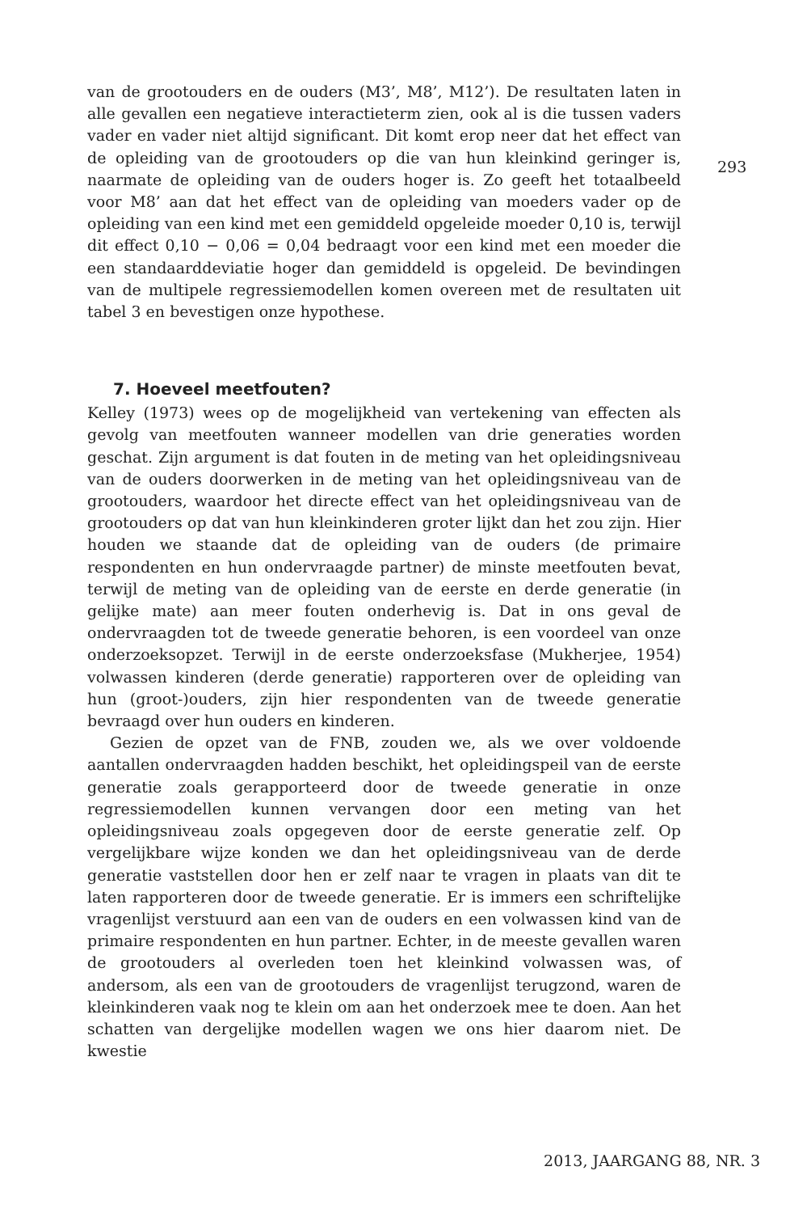van de grootouders en de ouders (M3’, M8’, M12’). De resultaten laten in alle gevallen een negatieve interactieterm zien, ook al is die tussen vaders vader en vader niet altijd significant. Dit komt erop neer dat het effect van de opleiding van de grootouders op die van hun kleinkind geringer is, naarmate de opleiding van de ouders hoger is. Zo geeft het totaalbeeld voor M8’ aan dat het effect van de opleiding van moeders vader op de opleiding van een kind met een gemiddeld opgeleide moeder 0,10 is, terwijl dit effect 0,10 − 0,06 = 0,04 bedraagt voor een kind met een moeder die een standaarddeviatie hoger dan gemiddeld is opgeleid. De bevindingen van de multipele regressiemodellen komen overeen met de resultaten uit tabel 3 en bevestigen onze hypothese.
7. Hoeveel meetfouten?
Kelley (1973) wees op de mogelijkheid van vertekening van effecten als gevolg van meetfouten wanneer modellen van drie generaties worden geschat. Zijn argument is dat fouten in de meting van het opleidingsniveau van de ouders doorwerken in de meting van het opleidingsniveau van de grootouders, waardoor het directe effect van het opleidingsniveau van de grootouders op dat van hun kleinkinderen groter lijkt dan het zou zijn. Hier houden we staande dat de opleiding van de ouders (de primaire respondenten en hun ondervraagde partner) de minste meetfouten bevat, terwijl de meting van de opleiding van de eerste en derde generatie (in gelijke mate) aan meer fouten onderhevig is. Dat in ons geval de ondervraagden tot de tweede generatie behoren, is een voordeel van onze onderzoeksopzet. Terwijl in de eerste onderzoeksfase (Mukherjee, 1954) volwassen kinderen (derde generatie) rapporteren over de opleiding van hun (groot-)ouders, zijn hier respondenten van de tweede generatie bevraagd over hun ouders en kinderen.
Gezien de opzet van de FNB, zouden we, als we over voldoende aantallen ondervraagden hadden beschikt, het opleidingspeil van de eerste generatie zoals gerapporteerd door de tweede generatie in onze regressiemodellen kunnen vervangen door een meting van het opleidingsniveau zoals opgegeven door de eerste generatie zelf. Op vergelijkbare wijze konden we dan het opleidingsniveau van de derde generatie vaststellen door hen er zelf naar te vragen in plaats van dit te laten rapporteren door de tweede generatie. Er is immers een schriftelijke vragenlijst verstuurd aan een van de ouders en een volwassen kind van de primaire respondenten en hun partner. Echter, in de meeste gevallen waren de grootouders al overleden toen het kleinkind volwassen was, of andersom, als een van de grootouders de vragenlijst terugzond, waren de kleinkinderen vaak nog te klein om aan het onderzoek mee te doen. Aan het schatten van dergelijke modellen wagen we ons hier daarom niet. De kwestie
293
2013, JAARGANG 88, NR. 3